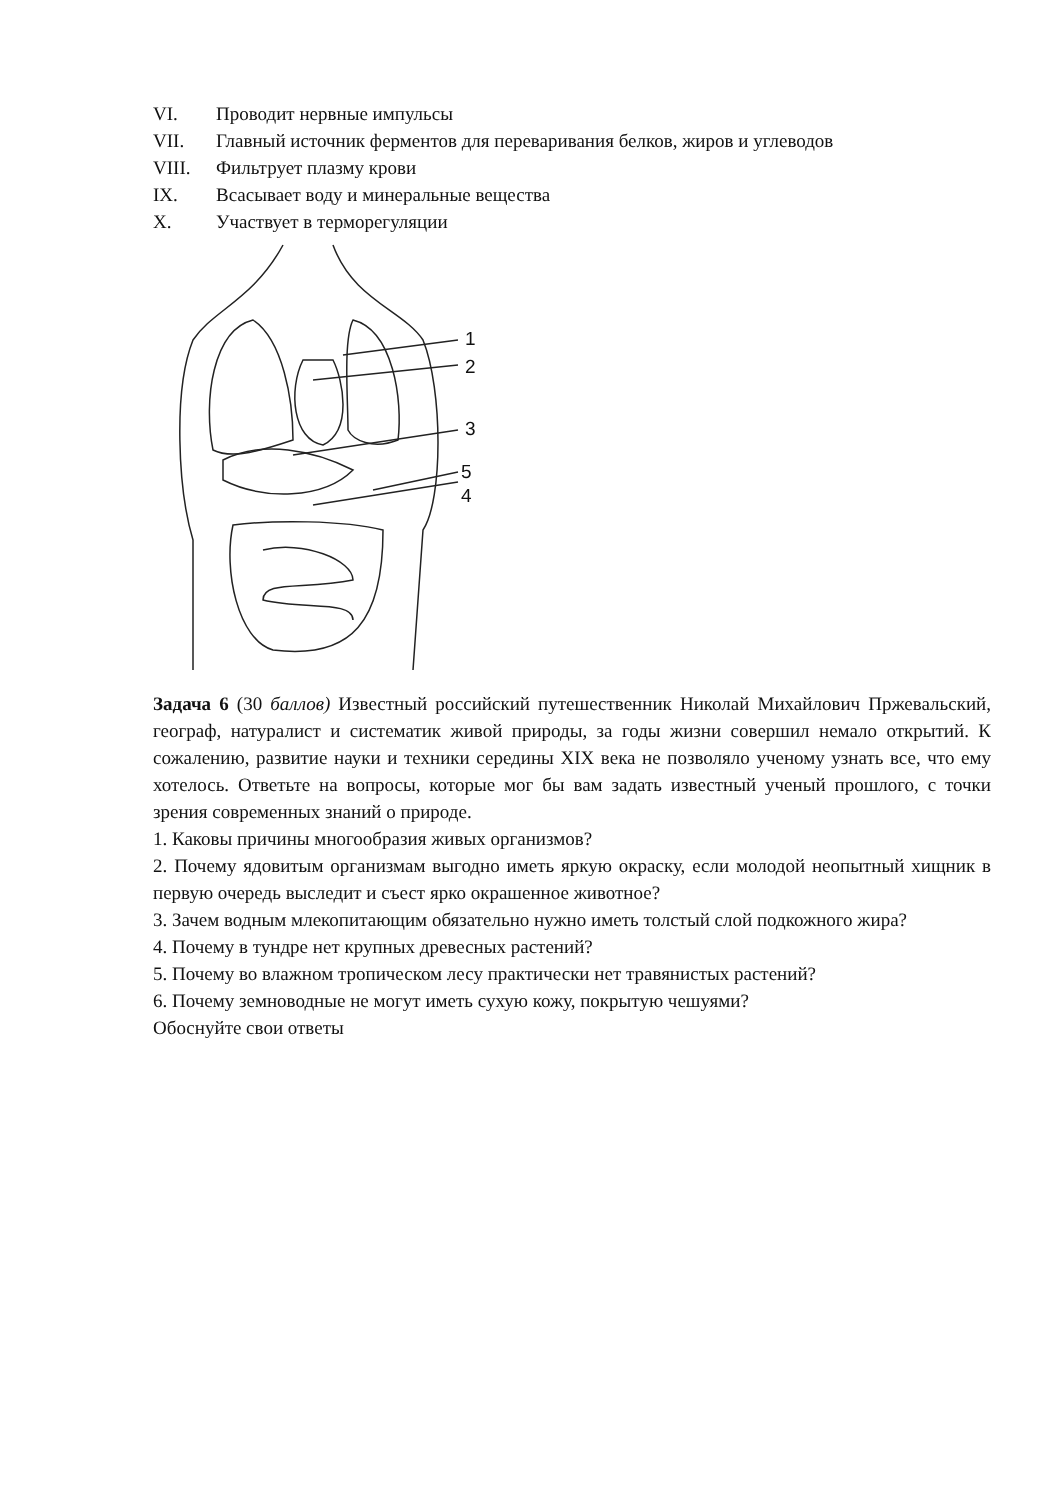VI. Проводит нервные импульсы
VII. Главный источник ферментов для переваривания белков, жиров и углеводов
VIII. Фильтрует плазму крови
IX. Всасывает воду и минеральные вещества
X. Участвует в терморегуляции
1
2
3
5
4
Задача 6 (30 баллов) Известный российский путешественник Николай Михайлович Пржевальский, географ, натуралист и систематик живой природы, за годы жизни совершил немало открытий. К сожалению, развитие науки и техники середины XIX века не позволяло ученому узнать все, что ему хотелось. Ответьте на вопросы, которые мог бы вам задать известный ученый прошлого, с точки зрения современных знаний о природе.
1. Каковы причины многообразия живых организмов?
2. Почему ядовитым организмам выгодно иметь яркую окраску, если молодой неопытный хищник в первую очередь выследит и съест ярко окрашенное животное?
3. Зачем водным млекопитающим обязательно нужно иметь толстый слой подкожного жира?
4. Почему в тундре нет крупных древесных растений?
5. Почему во влажном тропическом лесу практически нет травянистых растений?
6. Почему земноводные не могут иметь сухую кожу, покрытую чешуями?
Обоснуйте свои ответы